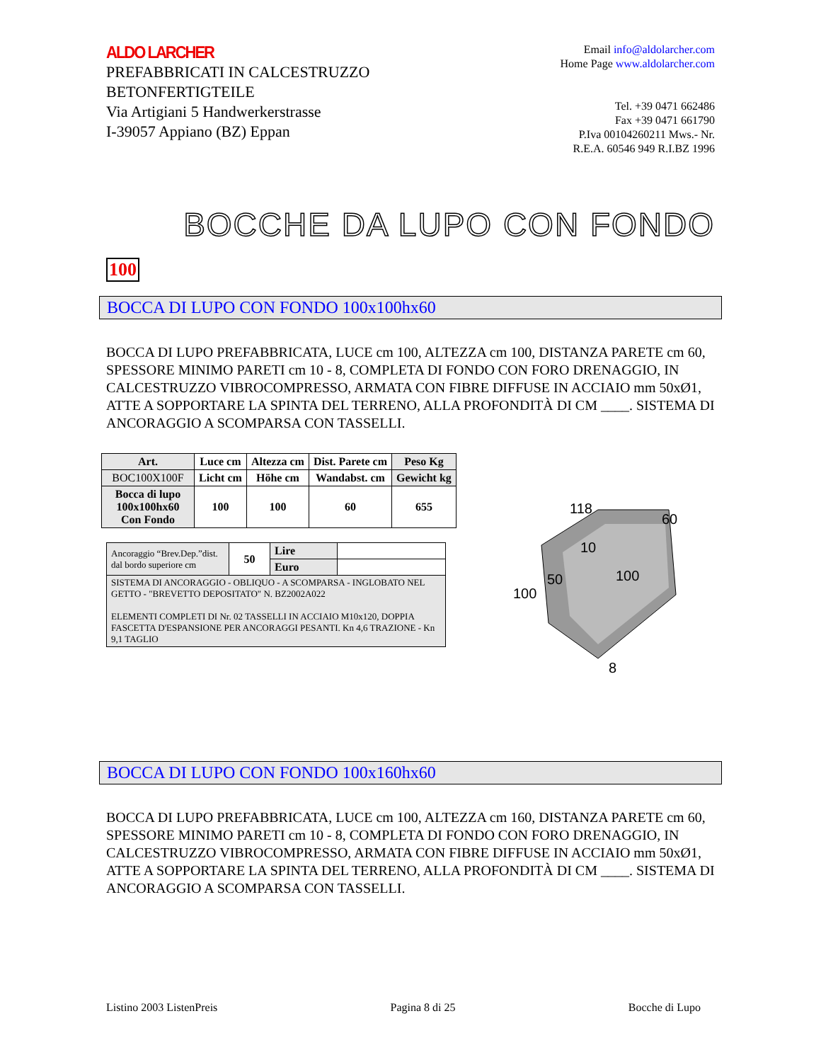ALDO LARCHER
PREFABBRICATI IN CALCESTRUZZO
BETONFERTIGTEILE
Via Artigiani 5 Handwerkerstrasse
I-39057 Appiano (BZ) Eppan
Email info@aldolarcher.com
Home Page www.aldolarcher.com
Tel. +39 0471 662486
Fax +39 0471 661790
P.Iva 00104260211 Mws.- Nr.
R.E.A. 60546 949 R.I.BZ 1996
BOCCHE DA LUPO CON FONDO
100
BOCCA DI LUPO CON FONDO 100x100hx60
BOCCA DI LUPO PREFABBRICATA, LUCE cm 100, ALTEZZA cm 100, DISTANZA PARETE cm 60, SPESSORE MINIMO PARETI cm 10 - 8, COMPLETA DI FONDO CON FORO DRENAGGIO, IN CALCESTRUZZO VIBROCOMPRESSO, ARMATA CON FIBRE DIFFUSE IN ACCIAIO mm 50xØ1, ATTE A SOPPORTARE LA SPINTA DEL TERRENO, ALLA PROFONDITÀ DI CM ____. SISTEMA DI ANCORAGGIO A SCOMPARSA CON TASSELLI.
| Art. | Luce cm | Altezza cm | Dist. Parete cm | Peso Kg |
| --- | --- | --- | --- | --- |
| BOC100X100F | Licht cm | Höhe cm | Wandabst. cm | Gewicht kg |
| Bocca di lupo 100x100hx60 Con Fondo | 100 | 100 | 60 | 655 |
| Ancoraggio “Brev.Dep.”dist. dal bordo superiore cm | 50 | Lire | |
| | | Euro | |
| SISTEMA DI ANCORAGGIO - OBLIQUO - A SCOMPARSA - INGLOBATO NEL GETTO - "BREVETTO DEPOSITATO" N. BZ2002A022 ELEMENTI COMPLETI DI Nr. 02 TASSELLI IN ACCIAIO M10x120, DOPPIA FASCETTA D'ESPANSIONE PER ANCORAGGI PESANTI. Kn 4,6 TRAZIONE - Kn 9,1 TAGLIO | | | |
118
60
10
50
100
100
8
BOCCA DI LUPO CON FONDO 100x160hx60
BOCCA DI LUPO PREFABBRICATA, LUCE cm 100, ALTEZZA cm 160, DISTANZA PARETE cm 60, SPESSORE MINIMO PARETI cm 10 - 8, COMPLETA DI FONDO CON FORO DRENAGGIO, IN CALCESTRUZZO VIBROCOMPRESSO, ARMATA CON FIBRE DIFFUSE IN ACCIAIO mm 50xØ1, ATTE A SOPPORTARE LA SPINTA DEL TERRENO, ALLA PROFONDITÀ DI CM ____. SISTEMA DI ANCORAGGIO A SCOMPARSA CON TASSELLI.
Listino 2003 ListenPreis Pagina 8 di 25 Bocche di Lupo